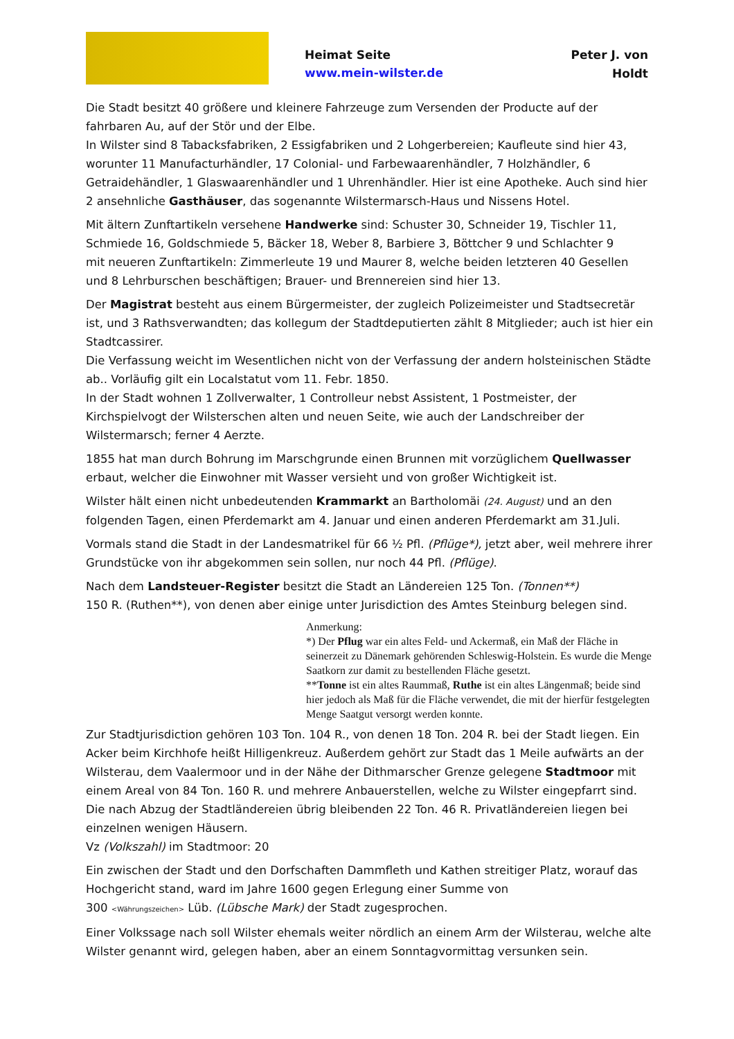Heimat Seite
www.mein-wilster.de
Peter J. von Holdt
Die Stadt besitzt 40 größere und kleinere Fahrzeuge zum Versenden der Producte auf der fahrbaren Au, auf der Stör und der Elbe.
In Wilster sind 8 Tabacksfabriken, 2 Essigfabriken und 2 Lohgerbereien; Kaufleute sind hier 43, worunter 11 Manufacturhändler, 17 Colonial- und Farbewaarenhändler, 7 Holzhändler, 6 Getraidehändler, 1 Glaswaarenhändler und 1 Uhrenhändler. Hier ist eine Apotheke. Auch sind hier 2 ansehnliche Gasthäuser, das sogenannte Wilstermarsch-Haus und Nissens Hotel.
Mit ältern Zunftartikeln versehene Handwerke sind: Schuster 30, Schneider 19, Tischler 11, Schmiede 16, Goldschmiede 5, Bäcker 18, Weber 8, Barbiere 3, Böttcher 9 und Schlachter 9
mit neueren Zunftartikeln: Zimmerleute 19 und Maurer 8, welche beiden letzteren 40 Gesellen und 8 Lehrburschen beschäftigen; Brauer- und Brennereien sind hier 13.
Der Magistrat besteht aus einem Bürgermeister, der zugleich Polizeimeister und Stadtsecretär ist, und 3 Rathsverwandten; das kollegum der Stadtdeputierten zählt 8 Mitglieder; auch ist hier ein Stadtcassirer.
Die Verfassung weicht im Wesentlichen nicht von der Verfassung der andern holsteinischen Städte ab.. Vorläufig gilt ein Localstatut vom 11. Febr. 1850.
In der Stadt wohnen 1 Zollverwalter, 1 Controlleur nebst Assistent, 1 Postmeister, der Kirchspielvogt der Wilsterschen alten und neuen Seite, wie auch der Landschreiber der Wilstermarsch; ferner 4 Aerzte.
1855 hat man durch Bohrung im Marschgrunde einen Brunnen mit vorzüglichem Quellwasser erbaut, welcher die Einwohner mit Wasser versieht und von großer Wichtigkeit ist.
Wilster hält einen nicht unbedeutenden Krammarkt an Bartholomäi (24. August) und an den folgenden Tagen, einen Pferdemarkt am 4. Januar und einen anderen Pferdemarkt am 31.Juli.
Vormals stand die Stadt in der Landesmatrikel für 66 ½ Pfl. (Pflüge*), jetzt aber, weil mehrere ihrer Grundstücke von ihr abgekommen sein sollen, nur noch 44 Pfl. (Pflüge).
Nach dem Landsteuer-Register besitzt die Stadt an Ländereien 125 Ton. (Tonnen**)
150 R. (Ruthen**), von denen aber einige unter Jurisdiction des Amtes Steinburg belegen sind.
Anmerkung:
*) Der Pflug war ein altes Feld- und Ackermaß, ein Maß der Fläche in seinerzeit zu Dänemark gehörenden Schleswig-Holstein. Es wurde die Menge Saatkorn zur damit zu bestellenden Fläche gesetzt.
**Tonne ist ein altes Raummaß, Ruthe ist ein altes Längenmaß; beide sind hier jedoch als Maß für die Fläche verwendet, die mit der hierfür festgelegten Menge Saatgut versorgt werden konnte.
Zur Stadtjurisdiction gehören 103 Ton. 104 R., von denen 18 Ton. 204 R. bei der Stadt liegen. Ein Acker beim Kirchhofe heißt Hilligenkreuz. Außerdem gehört zur Stadt das 1 Meile aufwärts an der Wilsterau, dem Vaalermoor und in der Nähe der Dithmarscher Grenze gelegene Stadtmoor mit einem Areal von 84 Ton. 160 R. und mehrere Anbauerstellen, welche zu Wilster eingepfarrt sind. Die nach Abzug der Stadtländereien übrig bleibenden 22 Ton. 46 R. Privatländereien liegen bei einzelnen wenigen Häusern.
Vz (Volkszahl) im Stadtmoor: 20
Ein zwischen der Stadt und den Dorfschaften Dammfleth und Kathen streitiger Platz, worauf das Hochgericht stand, ward im Jahre 1600 gegen Erlegung einer Summe von
300 <Währungszeichen> Lüb. (Lübsche Mark) der Stadt zugesprochen.
Einer Volkssage nach soll Wilster ehemals weiter nördlich an einem Arm der Wilsterau, welche alte Wilster genannt wird, gelegen haben, aber an einem Sonntagvormittag versunken sein.